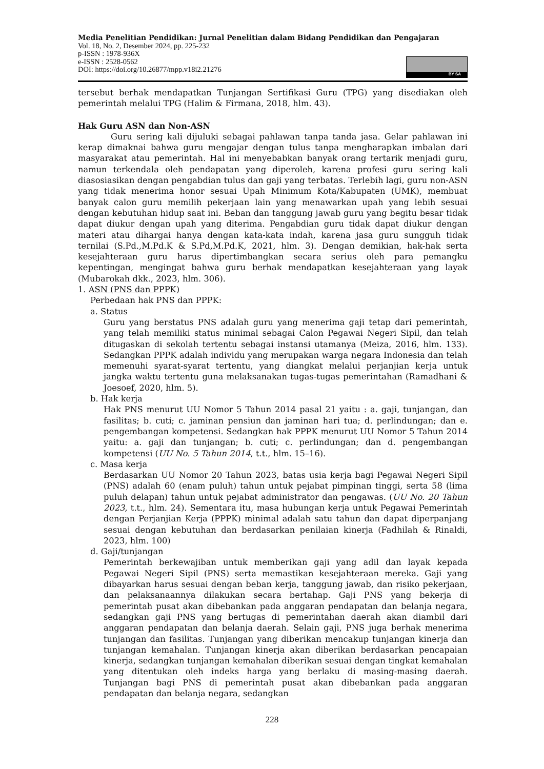Media Penelitian Pendidikan: Jurnal Penelitian dalam Bidang Pendidikan dan Pengajaran
Vol. 18, No. 2, Desember 2024, pp. 225-232
p-ISSN : 1978-936X
e-ISSN : 2528-0562
DOI: https://doi.org/10.26877/mpp.v18i2.21276
BY SA
tersebut berhak mendapatkan Tunjangan Sertifikasi Guru (TPG) yang disediakan oleh pemerintah melalui TPG (Halim & Firmana, 2018, hlm. 43).
Hak Guru ASN dan Non-ASN
Guru sering kali dijuluki sebagai pahlawan tanpa tanda jasa. Gelar pahlawan ini kerap dimaknai bahwa guru mengajar dengan tulus tanpa mengharapkan imbalan dari masyarakat atau pemerintah. Hal ini menyebabkan banyak orang tertarik menjadi guru, namun terkendala oleh pendapatan yang diperoleh, karena profesi guru sering kali diasosiasikan dengan pengabdian tulus dan gaji yang terbatas. Terlebih lagi, guru non-ASN yang tidak menerima honor sesuai Upah Minimum Kota/Kabupaten (UMK), membuat banyak calon guru memilih pekerjaan lain yang menawarkan upah yang lebih sesuai dengan kebutuhan hidup saat ini. Beban dan tanggung jawab guru yang begitu besar tidak dapat diukur dengan upah yang diterima. Pengabdian guru tidak dapat diukur dengan materi atau dihargai hanya dengan kata-kata indah, karena jasa guru sungguh tidak ternilai (S.Pd.,M.Pd.K & S.Pd,M.Pd.K, 2021, hlm. 3). Dengan demikian, hak-hak serta kesejahteraan guru harus dipertimbangkan secara serius oleh para pemangku kepentingan, mengingat bahwa guru berhak mendapatkan kesejahteraan yang layak (Mubarokah dkk., 2023, hlm. 306).
1. ASN (PNS dan PPPK)
Perbedaan hak PNS dan PPPK:
a. Status
Guru yang berstatus PNS adalah guru yang menerima gaji tetap dari pemerintah, yang telah memiliki status minimal sebagai Calon Pegawai Negeri Sipil, dan telah ditugaskan di sekolah tertentu sebagai instansi utamanya (Meiza, 2016, hlm. 133). Sedangkan PPPK adalah individu yang merupakan warga negara Indonesia dan telah memenuhi syarat-syarat tertentu, yang diangkat melalui perjanjian kerja untuk jangka waktu tertentu guna melaksanakan tugas-tugas pemerintahan (Ramadhani & Joesoef, 2020, hlm. 5).
b. Hak kerja
Hak PNS menurut UU Nomor 5 Tahun 2014 pasal 21 yaitu : a. gaji, tunjangan, dan fasilitas; b. cuti; c. jaminan pensiun dan jaminan hari tua; d. perlindungan; dan e. pengembangan kompetensi. Sedangkan hak PPPK menurut UU Nomor 5 Tahun 2014 yaitu: a. gaji dan tunjangan; b. cuti; c. perlindungan; dan d. pengembangan kompetensi (UU No. 5 Tahun 2014, t.t., hlm. 15–16).
c. Masa kerja
Berdasarkan UU Nomor 20 Tahun 2023, batas usia kerja bagi Pegawai Negeri Sipil (PNS) adalah 60 (enam puluh) tahun untuk pejabat pimpinan tinggi, serta 58 (lima puluh delapan) tahun untuk pejabat administrator dan pengawas. (UU No. 20 Tahun 2023, t.t., hlm. 24). Sementara itu, masa hubungan kerja untuk Pegawai Pemerintah dengan Perjanjian Kerja (PPPK) minimal adalah satu tahun dan dapat diperpanjang sesuai dengan kebutuhan dan berdasarkan penilaian kinerja (Fadhilah & Rinaldi, 2023, hlm. 100)
d. Gaji/tunjangan
Pemerintah berkewajiban untuk memberikan gaji yang adil dan layak kepada Pegawai Negeri Sipil (PNS) serta memastikan kesejahteraan mereka. Gaji yang dibayarkan harus sesuai dengan beban kerja, tanggung jawab, dan risiko pekerjaan, dan pelaksanaannya dilakukan secara bertahap. Gaji PNS yang bekerja di pemerintah pusat akan dibebankan pada anggaran pendapatan dan belanja negara, sedangkan gaji PNS yang bertugas di pemerintahan daerah akan diambil dari anggaran pendapatan dan belanja daerah. Selain gaji, PNS juga berhak menerima tunjangan dan fasilitas. Tunjangan yang diberikan mencakup tunjangan kinerja dan tunjangan kemahalan. Tunjangan kinerja akan diberikan berdasarkan pencapaian kinerja, sedangkan tunjangan kemahalan diberikan sesuai dengan tingkat kemahalan yang ditentukan oleh indeks harga yang berlaku di masing-masing daerah. Tunjangan bagi PNS di pemerintah pusat akan dibebankan pada anggaran pendapatan dan belanja negara, sedangkan
228